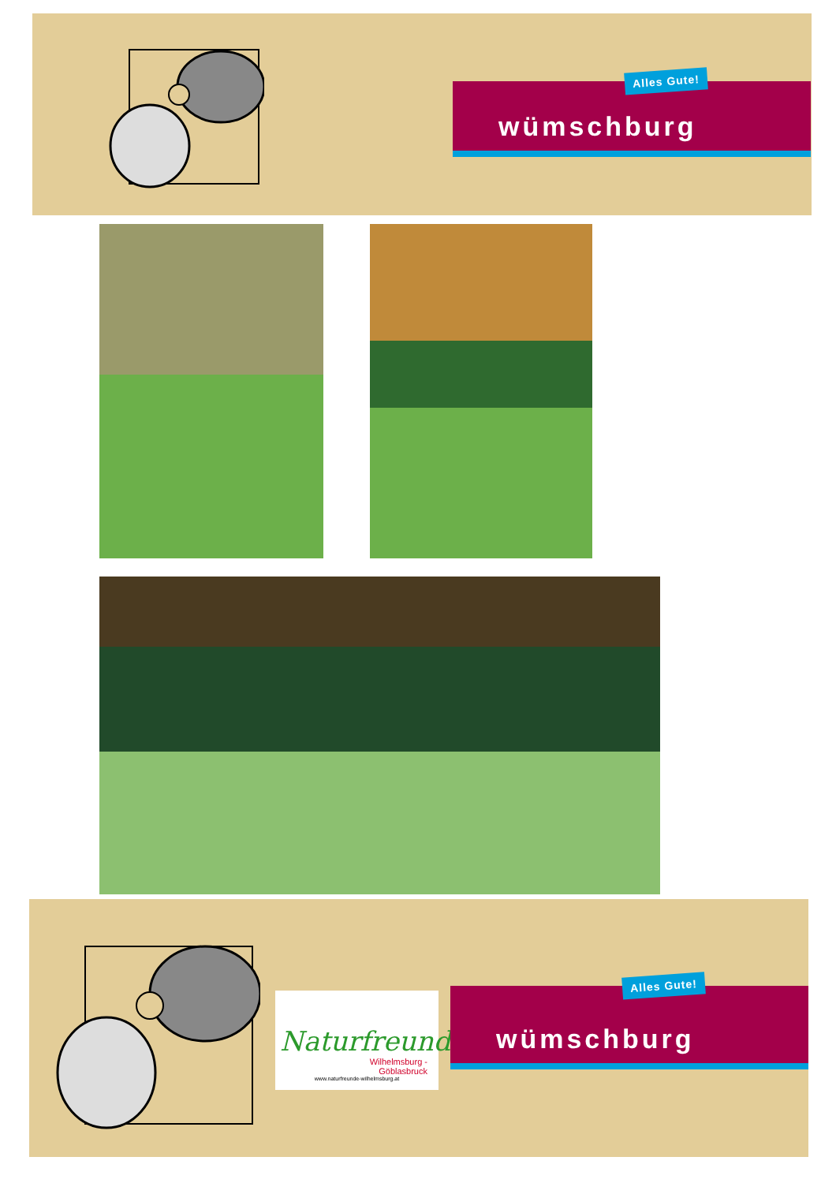Alles Gute!
wümschburg
Naturfreunde
Wilhelmsburg -
Göblasbruck
www.naturfreunde-wilhelmsburg.at
Alles Gute!
wümschburg